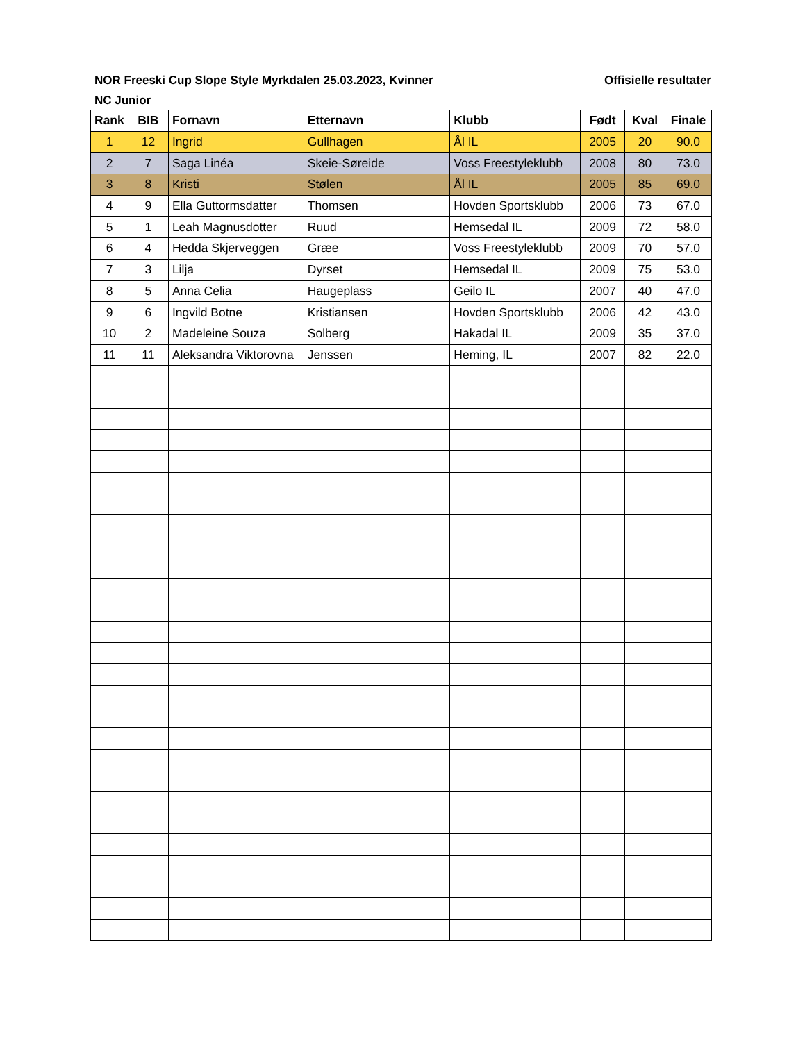NOR Freeski Cup Slope Style Myrkdalen 25.03.2023, Kvinner Offisielle resultater
NC Junior
| Rank | BIB | Fornavn | Etternavn | Klubb | Født | Kval | Finale |
| --- | --- | --- | --- | --- | --- | --- | --- |
| 1 | 12 | Ingrid | Gullhagen | Ål IL | 2005 | 20 | 90.0 |
| 2 | 7 | Saga Linéa | Skeie-Søreide | Voss Freestyleklubb | 2008 | 80 | 73.0 |
| 3 | 8 | Kristi | Stølen | Ål IL | 2005 | 85 | 69.0 |
| 4 | 9 | Ella Guttormsdatter | Thomsen | Hovden Sportsklubb | 2006 | 73 | 67.0 |
| 5 | 1 | Leah Magnusdotter | Ruud | Hemsedal IL | 2009 | 72 | 58.0 |
| 6 | 4 | Hedda Skjerveggen | Græe | Voss Freestyleklubb | 2009 | 70 | 57.0 |
| 7 | 3 | Lilja | Dyrset | Hemsedal IL | 2009 | 75 | 53.0 |
| 8 | 5 | Anna Celia | Haugeplass | Geilo IL | 2007 | 40 | 47.0 |
| 9 | 6 | Ingvild Botne | Kristiansen | Hovden Sportsklubb | 2006 | 42 | 43.0 |
| 10 | 2 | Madeleine Souza | Solberg | Hakadal IL | 2009 | 35 | 37.0 |
| 11 | 11 | Aleksandra Viktorovna | Jenssen | Heming, IL | 2007 | 82 | 22.0 |